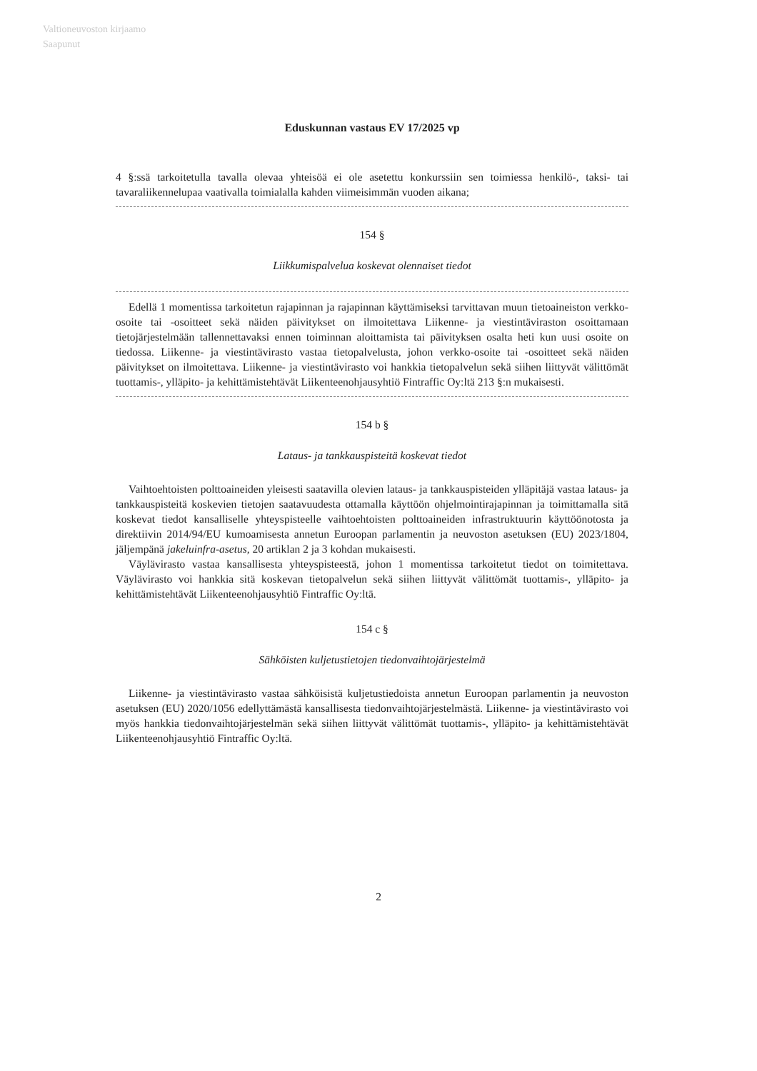Valtioneuvoston kirjaamo
Saapunut
Eduskunnan vastaus EV 17/2025 vp
4 §:ssä tarkoitetulla tavalla olevaa yhteisöä ei ole asetettu konkurssiin sen toimiessa henkilö-, taksi- tai tavaraliikennelupaa vaativalla toimialalla kahden viimeisimmän vuoden aikana;
154 §
Liikkumispalvelua koskevat olennaiset tiedot
Edellä 1 momentissa tarkoitetun rajapinnan ja rajapinnan käyttämiseksi tarvittavan muun tietoaineiston verkko-osoite tai -osoitteet sekä näiden päivitykset on ilmoitettava Liikenne- ja viestintäviraston osoittamaan tietojärjestelmään tallennettavaksi ennen toiminnan aloittamista tai päivityksen osalta heti kun uusi osoite on tiedossa. Liikenne- ja viestintävirasto vastaa tietopalvelusta, johon verkko-osoite tai -osoitteet sekä näiden päivitykset on ilmoitettava. Liikenne- ja viestintävirasto voi hankkia tietopalvelun sekä siihen liittyvät välittömät tuottamis-, ylläpito- ja kehittämistehtävät Liikenteenohjausyhtiö Fintraffic Oy:ltä 213 §:n mukaisesti.
154 b §
Lataus- ja tankkauspisteitä koskevat tiedot
Vaihtoehtoisten polttoaineiden yleisesti saatavilla olevien lataus- ja tankkauspisteiden ylläpitäjä vastaa lataus- ja tankkauspisteitä koskevien tietojen saatavuudesta ottamalla käyttöön ohjelmointirajapinnan ja toimittamalla sitä koskevat tiedot kansalliselle yhteyspisteelle vaihtoehtoisten polttoaineiden infrastruktuurin käyttöönotosta ja direktiivin 2014/94/EU kumoamisesta annetun Euroopan parlamentin ja neuvoston asetuksen (EU) 2023/1804, jäljempänä jakeluinfra-asetus, 20 artiklan 2 ja 3 kohdan mukaisesti.
Väylävirasto vastaa kansallisesta yhteyspisteestä, johon 1 momentissa tarkoitetut tiedot on toimitettava. Väylävirasto voi hankkia sitä koskevan tietopalvelun sekä siihen liittyvät välittömät tuottamis-, ylläpito- ja kehittämistehtävät Liikenteenohjausyhtiö Fintraffic Oy:ltä.
154 c §
Sähköisten kuljetustietojen tiedonvaihtojärjestelmä
Liikenne- ja viestintävirasto vastaa sähköisistä kuljetustiedoista annetun Euroopan parlamentin ja neuvoston asetuksen (EU) 2020/1056 edellyttämästä kansallisesta tiedonvaihtojärjestelmästä. Liikenne- ja viestintävirasto voi myös hankkia tiedonvaihtojärjestelmän sekä siihen liittyvät välittömät tuottamis-, ylläpito- ja kehittämistehtävät Liikenteenohjausyhtiö Fintraffic Oy:ltä.
2